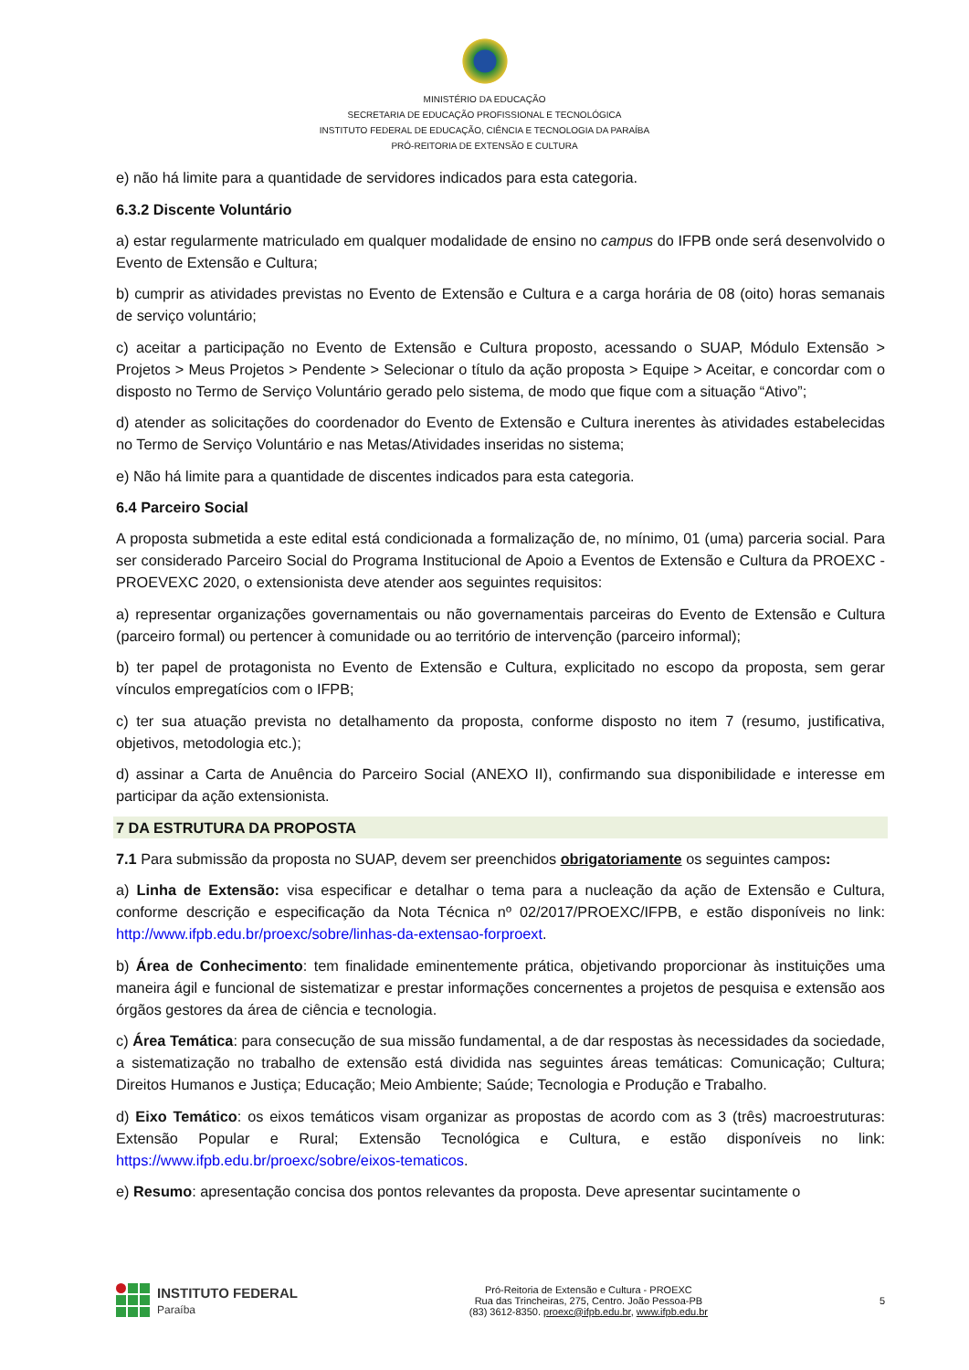MINISTÉRIO DA EDUCAÇÃO
SECRETARIA DE EDUCAÇÃO PROFISSIONAL E TECNOLÓGICA
INSTITUTO FEDERAL DE EDUCAÇÃO, CIÊNCIA E TECNOLOGIA DA PARAÍBA
PRÓ-REITORIA DE EXTENSÃO E CULTURA
e) não há limite para a quantidade de servidores indicados para esta categoria.
6.3.2 Discente Voluntário
a) estar regularmente matriculado em qualquer modalidade de ensino no campus do IFPB onde será desenvolvido o Evento de Extensão e Cultura;
b) cumprir as atividades previstas no Evento de Extensão e Cultura e a carga horária de 08 (oito) horas semanais de serviço voluntário;
c) aceitar a participação no Evento de Extensão e Cultura proposto, acessando o SUAP, Módulo Extensão > Projetos > Meus Projetos > Pendente > Selecionar o título da ação proposta > Equipe > Aceitar, e concordar com o disposto no Termo de Serviço Voluntário gerado pelo sistema, de modo que fique com a situação “Ativo”;
d) atender as solicitações do coordenador do Evento de Extensão e Cultura inerentes às atividades estabelecidas no Termo de Serviço Voluntário e nas Metas/Atividades inseridas no sistema;
e) Não há limite para a quantidade de discentes indicados para esta categoria.
6.4 Parceiro Social
A proposta submetida a este edital está condicionada a formalização de, no mínimo, 01 (uma) parceria social. Para ser considerado Parceiro Social do Programa Institucional de Apoio a Eventos de Extensão e Cultura da PROEXC - PROEVEXC 2020, o extensionista deve atender aos seguintes requisitos:
a) representar organizações governamentais ou não governamentais parceiras do Evento de Extensão e Cultura (parceiro formal) ou pertencer à comunidade ou ao território de intervenção (parceiro informal);
b) ter papel de protagonista no Evento de Extensão e Cultura, explicitado no escopo da proposta, sem gerar vínculos empregatícios com o IFPB;
c) ter sua atuação prevista no detalhamento da proposta, conforme disposto no item 7 (resumo, justificativa, objetivos, metodologia etc.);
d) assinar a Carta de Anuência do Parceiro Social (ANEXO II), confirmando sua disponibilidade e interesse em participar da ação extensionista.
7 DA ESTRUTURA DA PROPOSTA
7.1 Para submissão da proposta no SUAP, devem ser preenchidos obrigatoriamente os seguintes campos:
a) Linha de Extensão: visa especificar e detalhar o tema para a nucleação da ação de Extensão e Cultura, conforme descrição e especificação da Nota Técnica nº 02/2017/PROEXC/IFPB, e estão disponíveis no link: http://www.ifpb.edu.br/proexc/sobre/linhas-da-extensao-forproext.
b) Área de Conhecimento: tem finalidade eminentemente prática, objetivando proporcionar às instituições uma maneira ágil e funcional de sistematizar e prestar informações concernentes a projetos de pesquisa e extensão aos órgãos gestores da área de ciência e tecnologia.
c) Área Temática: para consecução de sua missão fundamental, a de dar respostas às necessidades da sociedade, a sistematização no trabalho de extensão está dividida nas seguintes áreas temáticas: Comunicação; Cultura; Direitos Humanos e Justiça; Educação; Meio Ambiente; Saúde; Tecnologia e Produção e Trabalho.
d) Eixo Temático: os eixos temáticos visam organizar as propostas de acordo com as 3 (três) macroestruturas: Extensão Popular e Rural; Extensão Tecnológica e Cultura, e estão disponíveis no link: https://www.ifpb.edu.br/proexc/sobre/eixos-tematicos.
e) Resumo: apresentação concisa dos pontos relevantes da proposta. Deve apresentar sucintamente o
INSTITUTO FEDERAL
Paraíba
Pró-Reitoria de Extensão e Cultura - PROEXC
Rua das Trincheiras, 275, Centro. João Pessoa-PB
(83) 3612-8350. proexc@ifpb.edu.br, www.ifpb.edu.br
5